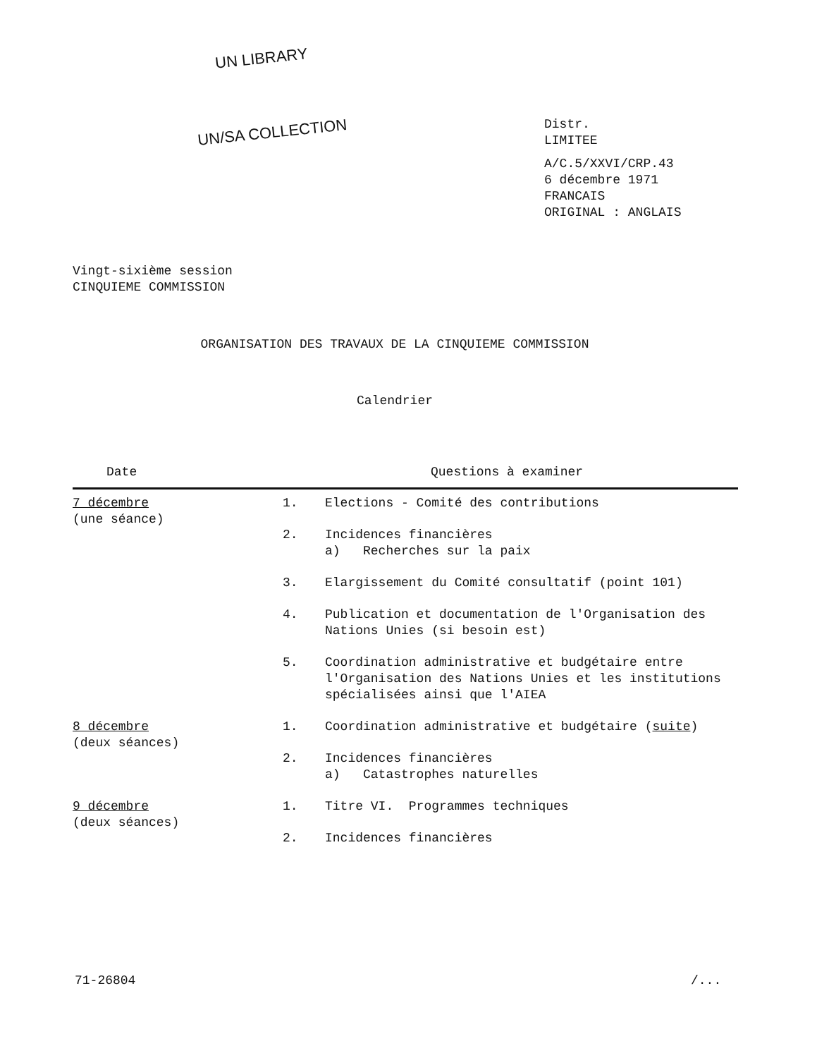UN LIBRARY
UN/SA COLLECTION
Distr.
LIMITEE
A/C.5/XXVI/CRP.43
6 décembre 1971
FRANCAIS
ORIGINAL : ANGLAIS
Vingt-sixième session
CINQUIEME COMMISSION
ORGANISATION DES TRAVAUX DE LA CINQUIEME COMMISSION
Calendrier
| Date | Questions à examiner | |
| --- | --- | --- |
| 7 décembre (une séance) | 1. | Elections - Comité des contributions |
| | 2. | Incidences financières a) Recherches sur la paix |
| | 3. | Elargissement du Comité consultatif (point 101) |
| | 4. | Publication et documentation de l'Organisation des Nations Unies (si besoin est) |
| | 5. | Coordination administrative et budgétaire entre l'Organisation des Nations Unies et les institutions spécialisées ainsi que l'AIEA |
| 8 décembre (deux séances) | 1. | Coordination administrative et budgétaire ( suite ) |
| | 2. | Incidences financières a) Catastrophes naturelles |
| 9 décembre (deux séances) | 1. | Titre VI. Programmes techniques |
| | 2. | Incidences financières |
71-26804 /...